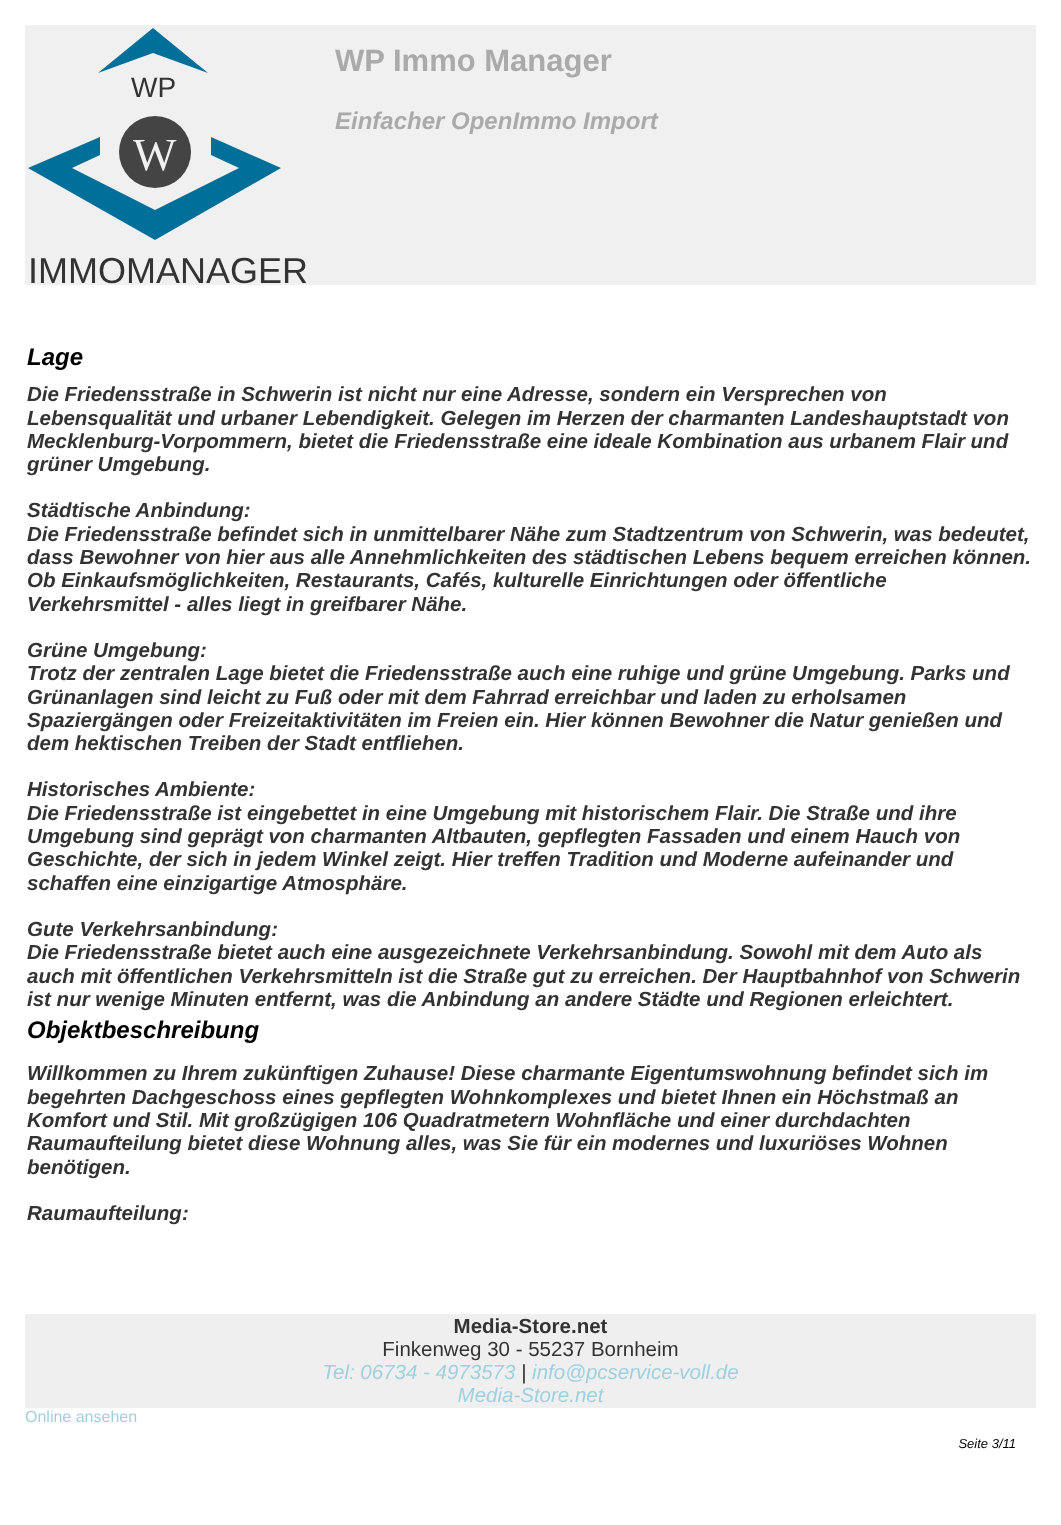WP
W
IMMOMANAGER
WP Immo Manager
Einfacher OpenImmo Import
Lage
Die Friedensstraße in Schwerin ist nicht nur eine Adresse, sondern ein Versprechen von Lebensqualität und urbaner Lebendigkeit. Gelegen im Herzen der charmanten Landeshauptstadt von Mecklenburg-Vorpommern, bietet die Friedensstraße eine ideale Kombination aus urbanem Flair und grüner Umgebung.
Städtische Anbindung:
Die Friedensstraße befindet sich in unmittelbarer Nähe zum Stadtzentrum von Schwerin, was bedeutet, dass Bewohner von hier aus alle Annehmlichkeiten des städtischen Lebens bequem erreichen können. Ob Einkaufsmöglichkeiten, Restaurants, Cafés, kulturelle Einrichtungen oder öffentliche Verkehrsmittel - alles liegt in greifbarer Nähe.
Grüne Umgebung:
Trotz der zentralen Lage bietet die Friedensstraße auch eine ruhige und grüne Umgebung. Parks und Grünanlagen sind leicht zu Fuß oder mit dem Fahrrad erreichbar und laden zu erholsamen Spaziergängen oder Freizeitaktivitäten im Freien ein. Hier können Bewohner die Natur genießen und dem hektischen Treiben der Stadt entfliehen.
Historisches Ambiente:
Die Friedensstraße ist eingebettet in eine Umgebung mit historischem Flair. Die Straße und ihre Umgebung sind geprägt von charmanten Altbauten, gepflegten Fassaden und einem Hauch von Geschichte, der sich in jedem Winkel zeigt. Hier treffen Tradition und Moderne aufeinander und schaffen eine einzigartige Atmosphäre.
Gute Verkehrsanbindung:
Die Friedensstraße bietet auch eine ausgezeichnete Verkehrsanbindung. Sowohl mit dem Auto als auch mit öffentlichen Verkehrsmitteln ist die Straße gut zu erreichen. Der Hauptbahnhof von Schwerin ist nur wenige Minuten entfernt, was die Anbindung an andere Städte und Regionen erleichtert.
Objektbeschreibung
Willkommen zu Ihrem zukünftigen Zuhause! Diese charmante Eigentumswohnung befindet sich im begehrten Dachgeschoss eines gepflegten Wohnkomplexes und bietet Ihnen ein Höchstmaß an Komfort und Stil. Mit großzügigen 106 Quadratmetern Wohnfläche und einer durchdachten Raumaufteilung bietet diese Wohnung alles, was Sie für ein modernes und luxuriöses Wohnen benötigen.
Raumaufteilung:
Media-Store.net
Finkenweg 30 - 55237 Bornheim
Tel: 06734 - 4973573 | info@pcservice-voll.de
Media-Store.net
Online ansehen
Seite 3/11